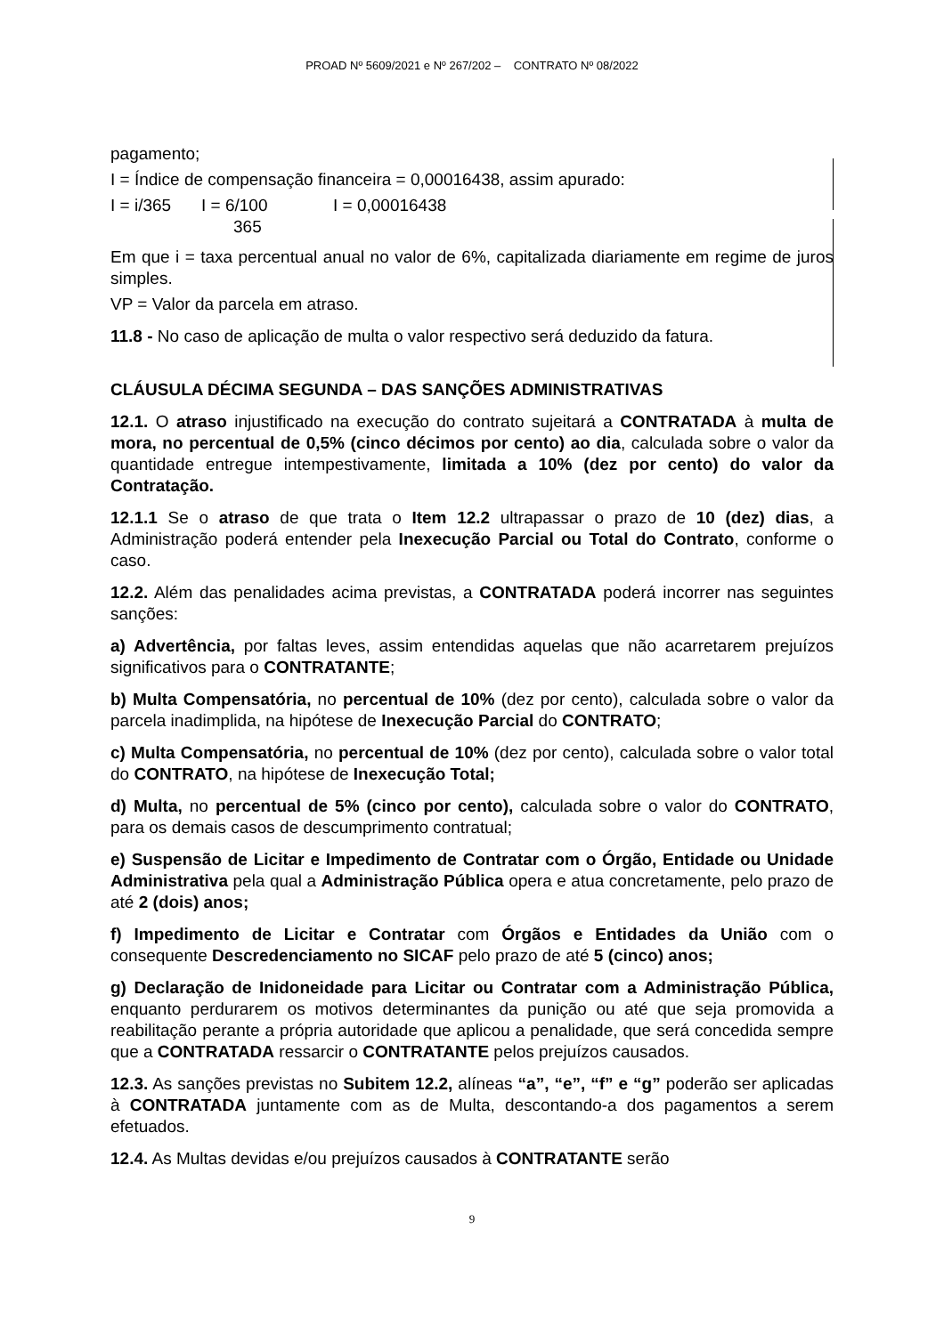PROAD Nº 5609/2021 e Nº 267/202 – CONTRATO Nº 08/2022
pagamento;
I = Índice de compensação financeira = 0,00016438, assim apurado:
I = i/365 I = 6/100 I = 0,00016438
365
Em que i = taxa percentual anual no valor de 6%, capitalizada diariamente em regime de juros simples.
VP = Valor da parcela em atraso.
11.8 - No caso de aplicação de multa o valor respectivo será deduzido da fatura.
CLÁUSULA DÉCIMA SEGUNDA – DAS SANÇÕES ADMINISTRATIVAS
12.1. O atraso injustificado na execução do contrato sujeitará a CONTRATADA à multa de mora, no percentual de 0,5% (cinco décimos por cento) ao dia, calculada sobre o valor da quantidade entregue intempestivamente, limitada a 10% (dez por cento) do valor da Contratação.
12.1.1 Se o atraso de que trata o Item 12.2 ultrapassar o prazo de 10 (dez) dias, a Administração poderá entender pela Inexecução Parcial ou Total do Contrato, conforme o caso.
12.2. Além das penalidades acima previstas, a CONTRATADA poderá incorrer nas seguintes sanções:
a) Advertência, por faltas leves, assim entendidas aquelas que não acarretarem prejuízos significativos para o CONTRATANTE;
b) Multa Compensatória, no percentual de 10% (dez por cento), calculada sobre o valor da parcela inadimplida, na hipótese de Inexecução Parcial do CONTRATO;
c) Multa Compensatória, no percentual de 10% (dez por cento), calculada sobre o valor total do CONTRATO, na hipótese de Inexecução Total;
d) Multa, no percentual de 5% (cinco por cento), calculada sobre o valor do CONTRATO, para os demais casos de descumprimento contratual;
e) Suspensão de Licitar e Impedimento de Contratar com o Órgão, Entidade ou Unidade Administrativa pela qual a Administração Pública opera e atua concretamente, pelo prazo de até 2 (dois) anos;
f) Impedimento de Licitar e Contratar com Órgãos e Entidades da União com o consequente Descredenciamento no SICAF pelo prazo de até 5 (cinco) anos;
g) Declaração de Inidoneidade para Licitar ou Contratar com a Administração Pública, enquanto perdurarem os motivos determinantes da punição ou até que seja promovida a reabilitação perante a própria autoridade que aplicou a penalidade, que será concedida sempre que a CONTRATADA ressarcir o CONTRATANTE pelos prejuízos causados.
12.3. As sanções previstas no Subitem 12.2, alíneas “a”, “e”, “f” e “g” poderão ser aplicadas à CONTRATADA juntamente com as de Multa, descontando-a dos pagamentos a serem efetuados.
12.4. As Multas devidas e/ou prejuízos causados à CONTRATANTE serão
9